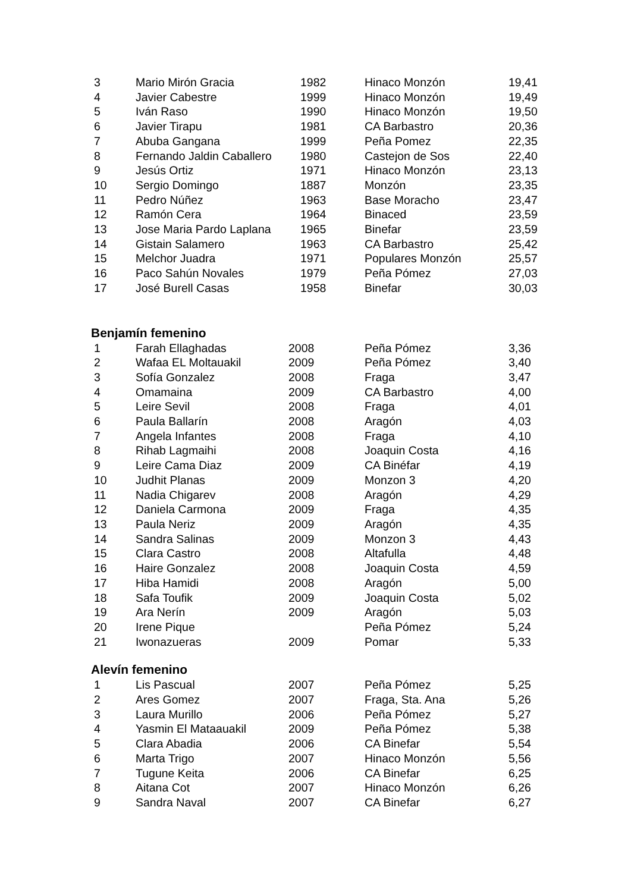| 3 | Mario Mirón Gracia | 1982 | Hinaco Monzón | 19,41 |
| 4 | Javier Cabestre | 1999 | Hinaco Monzón | 19,49 |
| 5 | Iván Raso | 1990 | Hinaco Monzón | 19,50 |
| 6 | Javier Tirapu | 1981 | CA Barbastro | 20,36 |
| 7 | Abuba Gangana | 1999 | Peña Pomez | 22,35 |
| 8 | Fernando Jaldin Caballero | 1980 | Castejon de Sos | 22,40 |
| 9 | Jesús Ortiz | 1971 | Hinaco Monzón | 23,13 |
| 10 | Sergio Domingo | 1887 | Monzón | 23,35 |
| 11 | Pedro Núñez | 1963 | Base Moracho | 23,47 |
| 12 | Ramón Cera | 1964 | Binaced | 23,59 |
| 13 | Jose Maria Pardo Laplana | 1965 | Binefar | 23,59 |
| 14 | Gistain Salamero | 1963 | CA Barbastro | 25,42 |
| 15 | Melchor Juadra | 1971 | Populares Monzón | 25,57 |
| 16 | Paco Sahún Novales | 1979 | Peña Pómez | 27,03 |
| 17 | José Burell Casas | 1958 | Binefar | 30,03 |
Benjamín femenino
| 1 | Farah Ellaghadas | 2008 | Peña Pómez | 3,36 |
| 2 | Wafaa EL Moltauakil | 2009 | Peña Pómez | 3,40 |
| 3 | Sofía Gonzalez | 2008 | Fraga | 3,47 |
| 4 | Omamaina | 2009 | CA Barbastro | 4,00 |
| 5 | Leire Sevil | 2008 | Fraga | 4,01 |
| 6 | Paula Ballarín | 2008 | Aragón | 4,03 |
| 7 | Angela Infantes | 2008 | Fraga | 4,10 |
| 8 | Rihab Lagmaihi | 2008 | Joaquin Costa | 4,16 |
| 9 | Leire Cama Diaz | 2009 | CA Binéfar | 4,19 |
| 10 | Judhit Planas | 2009 | Monzon 3 | 4,20 |
| 11 | Nadia Chigarev | 2008 | Aragón | 4,29 |
| 12 | Daniela Carmona | 2009 | Fraga | 4,35 |
| 13 | Paula Neriz | 2009 | Aragón | 4,35 |
| 14 | Sandra Salinas | 2009 | Monzon 3 | 4,43 |
| 15 | Clara Castro | 2008 | Altafulla | 4,48 |
| 16 | Haire Gonzalez | 2008 | Joaquin Costa | 4,59 |
| 17 | Hiba Hamidi | 2008 | Aragón | 5,00 |
| 18 | Safa Toufik | 2009 | Joaquin Costa | 5,02 |
| 19 | Ara Nerín | 2009 | Aragón | 5,03 |
| 20 | Irene Pique | | Peña Pómez | 5,24 |
| 21 | Iwonazueras | 2009 | Pomar | 5,33 |
Alevín femenino
| 1 | Lis Pascual | 2007 | Peña Pómez | 5,25 |
| 2 | Ares Gomez | 2007 | Fraga, Sta. Ana | 5,26 |
| 3 | Laura Murillo | 2006 | Peña Pómez | 5,27 |
| 4 | Yasmin El Mataauakil | 2009 | Peña Pómez | 5,38 |
| 5 | Clara Abadia | 2006 | CA Binefar | 5,54 |
| 6 | Marta Trigo | 2007 | Hinaco Monzón | 5,56 |
| 7 | Tugune Keita | 2006 | CA Binefar | 6,25 |
| 8 | Aitana Cot | 2007 | Hinaco Monzón | 6,26 |
| 9 | Sandra Naval | 2007 | CA Binefar | 6,27 |